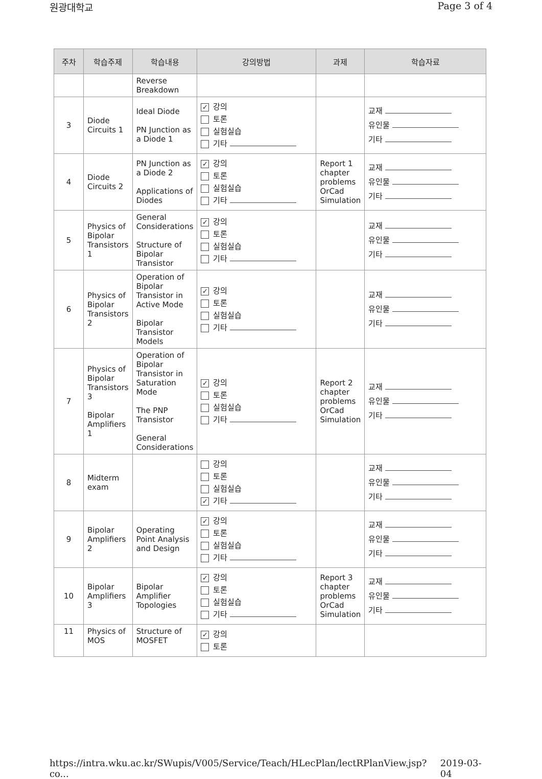원광대학교 Page 3 of 4
| 주차 | 학습주제 | 학습내용 | 강의방법 | 과제 | 학습자료 |
| --- | --- | --- | --- | --- | --- |
| | | Reverse Breakdown | | | |
| 3 | Diode Circuits 1 | Ideal Diode PN Junction as a Diode 1 | ✓ 강의 토론 실험실습 기타 | | 교재 유인물 기타 |
| 4 | Diode Circuits 2 | PN Junction as a Diode 2 Applications of Diodes | ✓ 강의 토론 실험실습 기타 | Report 1 chapter problems OrCad Simulation | 교재 유인물 기타 |
| 5 | Physics of Bipolar Transistors 1 | General Considerations Structure of Bipolar Transistor | ✓ 강의 토론 실험실습 기타 | | 교재 유인물 기타 |
| 6 | Physics of Bipolar Transistors 2 | Operation of Bipolar Transistor in Active Mode Bipolar Transistor Models | ✓ 강의 토론 실험실습 기타 | | 교재 유인물 기타 |
| 7 | Physics of Bipolar Transistors 3 Bipolar Amplifiers 1 | Operation of Bipolar Transistor in Saturation Mode The PNP Transistor General Considerations | ✓ 강의 토론 실험실습 기타 | Report 2 chapter problems OrCad Simulation | 교재 유인물 기타 |
| 8 | Midterm exam | | 강의 토론 실험실습 ✓ 기타 | | 교재 유인물 기타 |
| 9 | Bipolar Amplifiers 2 | Operating Point Analysis and Design | ✓ 강의 토론 실험실습 기타 | | 교재 유인물 기타 |
| 10 | Bipolar Amplifiers 3 | Bipolar Amplifier Topologies | ✓ 강의 토론 실험실습 기타 | Report 3 chapter problems OrCad Simulation | 교재 유인물 기타 |
| 11 | Physics of MOS | Structure of MOSFET | ✓ 강의 토론 | | |
https://intra.wku.ac.kr/SWupis/V005/Service/Teach/HLecPlan/lectRPlanView.jsp?co... 2019-03-04